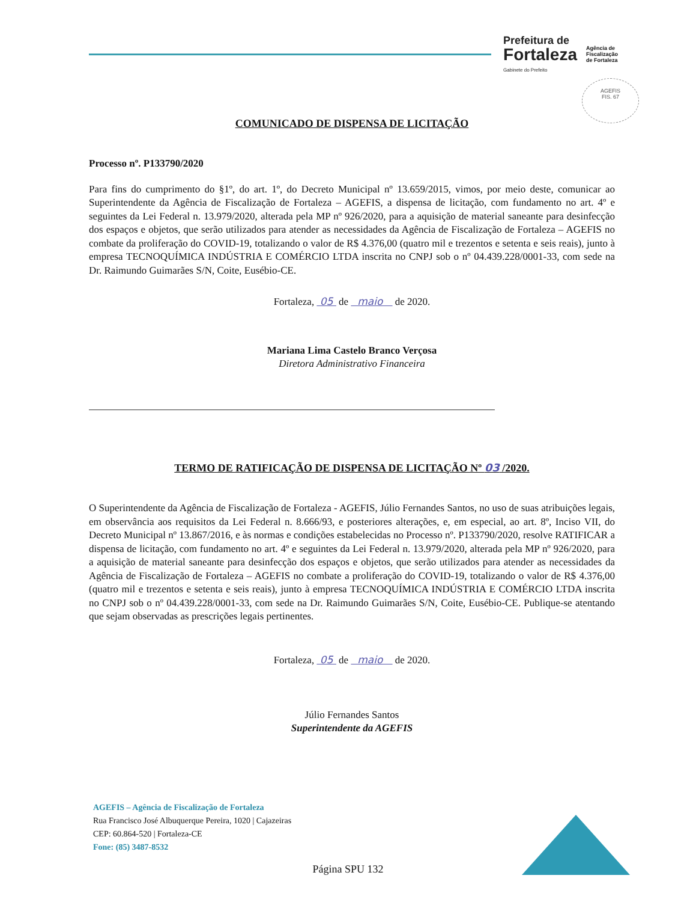Prefeitura de
Fortaleza
Gabinete do Prefeito
Agência de
Fiscalização
de Fortaleza
AGEFIS
FIS. 67
COMUNICADO DE DISPENSA DE LICITAÇÃO
Processo nº. P133790/2020
Para fins do cumprimento do §1º, do art. 1º, do Decreto Municipal nº 13.659/2015, vimos, por meio deste, comunicar ao Superintendente da Agência de Fiscalização de Fortaleza – AGEFIS, a dispensa de licitação, com fundamento no art. 4º e seguintes da Lei Federal n. 13.979/2020, alterada pela MP nº 926/2020, para a aquisição de material saneante para desinfecção dos espaços e objetos, que serão utilizados para atender as necessidades da Agência de Fiscalização de Fortaleza – AGEFIS no combate da proliferação do COVID-19, totalizando o valor de R$ 4.376,00 (quatro mil e trezentos e setenta e seis reais), junto à empresa TECNOQUÍMICA INDÚSTRIA E COMÉRCIO LTDA inscrita no CNPJ sob o nº 04.439.228/0001-33, com sede na Dr. Raimundo Guimarães S/N, Coite, Eusébio-CE.
Fortaleza, 05 de maio de 2020.
Mariana Lima Castelo Branco Verçosa
Diretora Administrativo Financeira
TERMO DE RATIFICAÇÃO DE DISPENSA DE LICITAÇÃO Nº 03 /2020.
O Superintendente da Agência de Fiscalização de Fortaleza - AGEFIS, Júlio Fernandes Santos, no uso de suas atribuições legais, em observância aos requisitos da Lei Federal n. 8.666/93, e posteriores alterações, e, em especial, ao art. 8º, Inciso VII, do Decreto Municipal nº 13.867/2016, e às normas e condições estabelecidas no Processo nº. P133790/2020, resolve RATIFICAR a dispensa de licitação, com fundamento no art. 4º e seguintes da Lei Federal n. 13.979/2020, alterada pela MP nº 926/2020, para a aquisição de material saneante para desinfecção dos espaços e objetos, que serão utilizados para atender as necessidades da Agência de Fiscalização de Fortaleza – AGEFIS no combate a proliferação do COVID-19, totalizando o valor de R$ 4.376,00 (quatro mil e trezentos e setenta e seis reais), junto à empresa TECNOQUÍMICA INDÚSTRIA E COMÉRCIO LTDA inscrita no CNPJ sob o nº 04.439.228/0001-33, com sede na Dr. Raimundo Guimarães S/N, Coite, Eusébio-CE. Publique-se atentando que sejam observadas as prescrições legais pertinentes.
Fortaleza, 05 de maio de 2020.
Júlio Fernandes Santos
Superintendente da AGEFIS
AGEFIS – Agência de Fiscalização de Fortaleza
Rua Francisco José Albuquerque Pereira, 1020 | Cajazeiras
CEP: 60.864-520 | Fortaleza-CE
Fone: (85) 3487-8532
Página SPU 132